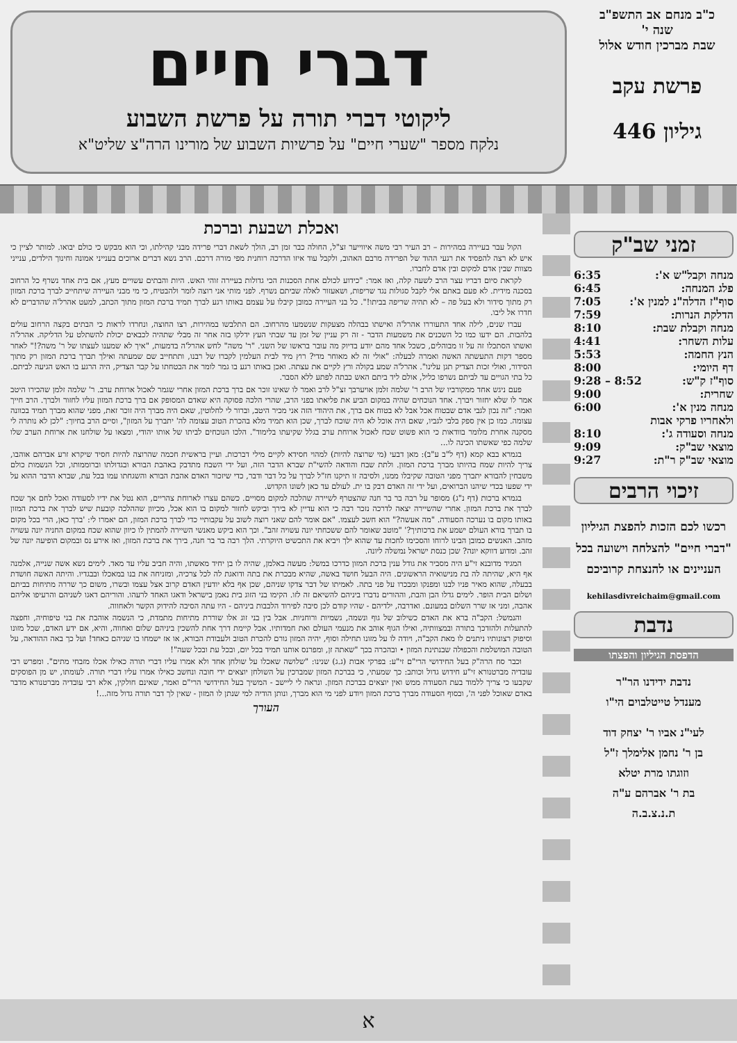כ"ב מנחם אב התשפ"ב
שנה י'
שבת מברכין חודש אלול
פרשת עקב
גיליון 446
דברי חיים
ליקוטי דברי תורה על פרשת השבוע
נלקח מספר "שערי חיים" על פרשיות השבוע של מורינו הרה"צ שליט"א
זמני שב"ק
מנחה וקבל"ש א': 6:35
פלג המנחה: 6:45
סוף"ז הדלה"נ למנין א': 7:05
הדלקת הנרות: 7:59
מנחה וקבלת שבת: 8:10
עלות השחר: 4:41
הנץ החמה: 5:53
דף היומי: 8:00
סוף"ז ק"ש: 8:52 – 9:28
שחרית: 9:00
מנחה מנין א': 6:00
ולאחריו פרקי אבות
מנחה וסעודה ג': 8:10
מוצאי שב"ק: 9:09
מוצאי שב"ק ר"ת: 9:27
זיכוי הרבים
רכשו לכם הזכות להפצת הגיליון "דברי חיים" להצלחה וישועה בכל העניינים או להנצחת קרוביכם
kehilasdivreichaim@gmail.com
נדבת
הדפסת הגיליון והפצתו
נדבת ידידנו הר"ר
מענדל טייטלבוים הי"ו
לעי"נ אביו ר' יצחק דוד
בן ר' נחמן אלימלך ז"ל
וזוגתו מרת יטלא
בת ר' אברהם ע"ה
ת.נ.צ.ב.ה
ואכלת ושבעת וברכת
הקול עבר בעיירה במהירות – רב העיר רבי משה איווייער זצ"ל, החולה כבר זמן רב, הולך לשאת דברי פרידה מבני קהילתו, וכי הוא מבקש כי כולם יבואו. למותר לציין כי איש לא רצה להפסיד את רגעי ההוד של הפרידה מרבם האהוב, ולקבל עוד איזו הדרכה רוחנית מפי מורה דרכם. הרב נשא דברים ארוכים בענייני אמונה וחינוך הילדים, ענייני מצוות שבין אדם למקום ובין אדם לחברו.
לקראת סיום דבריו עצר הרב לשעה קלה, ואז אמר: "כידוע לכולם אחת הסכנות הכי גדולות בעיירה זוהי האש. היות והבתים עשויים מעץ, אם בית אחד נשרף כל הרחוב בסכנה מידית. לא פעם באתם אלי לקבל סגולות נגד שריפות, ושאעזור לאלה שביתם נשרף. לפני מותי אני רוצה לומר ולהבטיח, כי מי מבני העיירה שיתחייב לברך ברכת המזון רק מתוך סידור ולא בעל פה – לא תהיה שריפה בביתו!". כל בני העיירה כמובן קיבלו על עצמם באותו רגע לברך תמיד ברכת המזון מתוך הכתב, למעט אהרל'ה שהדברים לא חדרו אל ליבו.
עברו שנים, לילה אחד התעוררו אהרל'ה ואישתו בבהלה מצעקות שנשמעו מהרחוב. הם התלבשו במהירות, רצו החוצה, ונחרדו לראות כי הבתים בקצה הרחוב עולים בלהבות. הם ידעו כמו כל השכנים את משמעות הדבר - זה רק עניין של זמן עד שבתי העץ ידלקו בזה אחר זה מבלי שתהיה לכבאים יכולת להשתלט על הדליקה. אהרל'ה ואשתו הסתכלו זה על זו מבוהלים, כשכל אחד מהם יודע בדיוק מה עובר בראשו של השני. "ר' משה" לחש אהרל'ה בדמעות, "איך לא שמענו לעצתו של ר' משה?!" לאחר מספר דקות התעשתה האשה ואמרה לבעלה: "אולי זה לא מאוחר מדי? רוץ מיד לבית העלמין לקברו של רבנו, ותתחייב שם שמעתה ואילך תברך ברכת המזון רק מתוך הסידור, ואולי זכות הצדיק תגן עלינו". אהרל'ה שמע בקולה ורץ לקיים את עצתה. ואכן באותו רגע בו גמר לומר את הבטחתו על קבר הצדיק, היה הרגע בו האש הגיעה לביתם. כל בתי הגויים עד לביתם נשרפו כליל, אולם ליד ביתם האש כבתה לפתע ללא הסבר.
פעם ניגש אחד ממקורביו של הרב ר' שלמה זלמן אויערבך זצ"ל לרב ואמר לו שאינו זוכר אם ברך ברכת המזון אחרי שגמר לאכול ארוחת ערב. ר' שלמה זלמן שהכירו היטב אמר לו שלא יחזור ויברך. אחד הנוכחים שהיה במקום הביע את פליאתו בפני הרב, שהרי הלכה פסוקה היא שאדם המסופק אם ברך ברכת המזון עליו לחזור ולברך. הרב חייך ואמר: "זה נכון לגבי אדם שבטוח אכל אבל לא בטוח אם ברך, את היהודי הזה אני מכיר היטב, וברור לי לחלוטין, שאם היה מברך היה זוכר זאת, מפני שהוא מברך תמיד בכוונה עצומה. כמו כן אין ספק בלבי לגביו, שאם היה אוכל לא היה שוכח לברך, שכן הוא תמיד מלא בהכרת הטוב עצומה לה' יתברך על המזון", וסיים הרב בחיוך: "לכן לא נותרה לי מסקנה אחרת מלומר בוודאות כי הוא פשוט שכח לאכול ארוחת ערב בגלל שקיעתו בלימוד". הלכו הנוכחים לביתו של אותו יהודי, ומצאו על שולחנו את ארוחת הערב שלו שלמה כפי שאשתו הכינה לו...
בגמרא בבא קמא (דף ל"ב ע"ב): מאן דבעי (מי שרוצה להיות) למהוי חסידא לקיים מילי דברכות. ועיין בראשית חכמה שהרוצה להיות חסיד שיקרא זרע אברהם אוהבו, צריך להיות שמח בהיותו מברך ברכת המזון. ולתת שבח והודאה להשי"ת שברא הדבר הזה, ועל ידי השבח מתדבק באהבת הבורא ובגדולתו וברוממותו, וכל הנשמות כולם משבחין להבורא יתברך מפני הטובה שקיבלו ממנו, ולסיבה זו תיקנו חז"ל לברך על כל דבר ודבר, כדי שיזכור האדם אהבת הבורא והשגחתו עמו בכל עת, שברא הדבר ההוא על ידי שפעו בכדי שיהנו הברואים, ועל ידי זה האדם דבק בו ית. לעולם עד כאן לשונו הקדוש.
בגמרא ברכות (דף נ"ג) מסופר על רבה בר בר חנה שהצטרף לשיירה שהלכה למקום מסויים. כשהם עצרו לארוחת צהריים, הוא נטל את ידיו לסעודה ואכל לחם אך שכח לברך את ברכת המזון. אחרי שהשיירה יצאה לדרכה נזכר רבה כי הוא עדיין לא בירך וביקש לחזור למקום בו הוא אכל, מכיוון שההלכה קובעת שיש לברך את ברכת המזון באותו מקום בו נערכה הסעודה. "מה אעשה?" הוא חשב לעצמו. "אם אומר להם שאני רוצה לשוב על עקבותיי כדי לברך ברכת המזון, הם יאמרו לי: 'ברך כאן, הרי בכל מקום בו תברך בורא העולם ישמע את ברכותיך?' "מוטב שאומר להם ששכחתי יונה עשויה זהב". וכך הוא ביקש מאנשי השיירה להמתין לו כיוון שהוא שכח במקום החניה יונה עשויה מזהב. האנשים כמובן הבינו לרוחו והסכימו לחכות עד שהוא ילך ויביא את התכשיט היוקרתי. הלך רבה בר בר חנה, בירך את ברכת המזון, ואז אירע נס ובמקום הופיעה יונה של זהב. ומדוע דווקא יונה? שכן כנסת ישראל נמשלה ליונה.
המגיד מדובנא זי"ע היה מסביר את גודל ענין ברכת המזון כדרכו במשל: מעשה באלמן, שהיה לו בן יחיד מאשתו, והיה חביב עליו עד מאד. לימים נשא אשה שנייה, אלמנה אף היא, שהיתה לה בת מנישואיה הראשונים. היה הבעל חושד באשה, שהיא מבכרת את בתה ודואגת לה לכל צרכיה, ומזניחה את בנו במאכלו ובבגדיו. והיתה האשה חושדת בבעלה, שהוא מאיר פניו לבנו ומפנקו ומבכרו על פני בתה. לאמיתו של דבר צדקו שניהם, שכן אף בלא יודעין האדם קרוב אצל עצמו ובשרו, משום כך שררה מתיחות בביתם ושלום הבית הופר. לימים גדלו הבן והבת, וההורים נדברו ביניהם להשיאם זה לזו. הקימו בני הזוג בית נאמן בישראל ודאגו האחד לרעהו. והוריהם דאגו לשניהם והרעיפו אליהם אהבה, ומני אז שרר השלום במעונם. ואדרבה, ילדיהם - שהיו קודם לכן סיבה לפירוד הלבבות ביניהם - היו עתה הסיבה להידוק הקשר ולאחווה.
והנמשל: הקב"ה ברא את האדם כשילוב של גוף ונשמה, גשמיות ורוחניות. אבל בין בני זוג אלו שוררת מתיחות מתמדת, כי הנשמה אוהבת את בני טיפוחיה, וחפצה להתעלות ולהזדכך בתורה ובמצוותיה, ואילו הגוף אוהב את מנעמי העולם ואת חמדותיו. אבל קיימת דרך אחת להשכין ביניהם שלום ואחווה, והיא, אם ידע האדם, שכל מזונו וסיפוק רצונותיו ניתנים לו מאת הקב"ה, ויודה לו על מזונו תחילה וסוף, יהיה המזון גורם להכרת הטוב ולעבודת הבורא, או אז ישמחו בו שניהם כאחד! ועל כך באה ההודאה, על הטובה המושלמת והכפולה שבנתינת המזון • ובהכרה בכך "שאתה זן, ומפרנס אותנו תמיד בכל יום, ובכל עת ובכל שעה"!
וכבר סח הרה"ק בעל החידושי הרי"ם זי"ע: בפרקי אבות (ג.ג) שנינו: "שלושה שאכלו על שולחן אחד ולא אמרו עליו דברי תורה כאילו אכלו מזבחי מתים". ומפרש רבי עובדיה מברטנורא זי"ע חידוש גדול וכותב: כך שמעתי, כי בברכת המזון שמברכין על השולחן יוצאים ידי חובה ונחשב כאילו אמרו עליו דברי תורה. לעומתו, יש מן הפוסקים שקבעו כי צריך ללמוד בעת הסעודה ממש ואין יוצאים בברכת המזון. ונראה לי ליישב - המשיך בעל החידושי הרי"ם ואמר, שאינם חולקין, אלא רבי עובדיה מברטנורא מדבר באדם שאוכל לפני ה', ובסוף הסעודה מברך ברכת המזון ויודע לפני מי הוא מברך, ונותן הודיה למי שנתן לו המזון - שאין לך דבר תורה גדול מזה...!
העורך
א